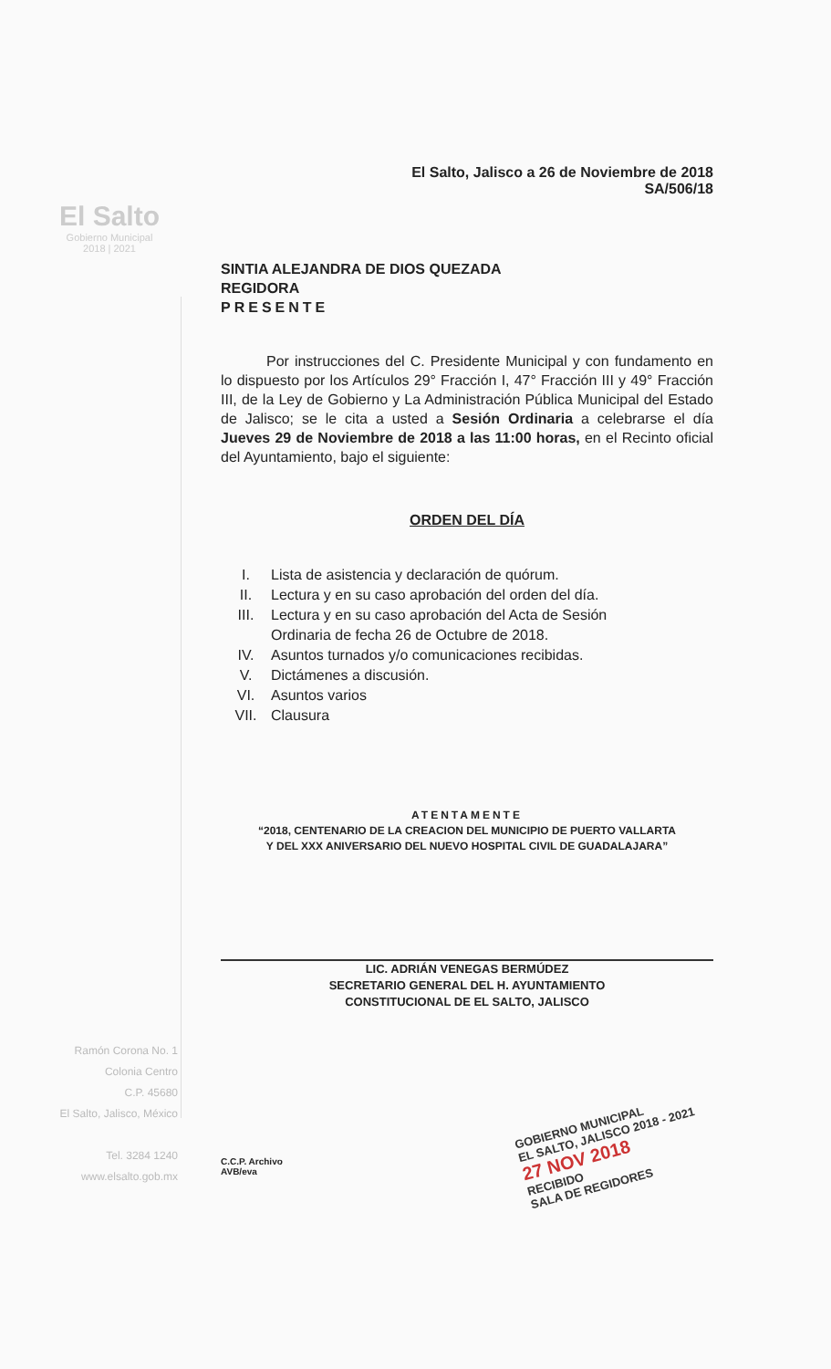El Salto
Gobierno Municipal
2018 | 2021
El Salto, Jalisco a 26 de Noviembre de 2018
SA/506/18
SINTIA ALEJANDRA DE DIOS QUEZADA
REGIDORA
PRESENTE
Por instrucciones del C. Presidente Municipal y con fundamento en lo dispuesto por los Artículos 29° Fracción I, 47° Fracción III y 49° Fracción III, de la Ley de Gobierno y La Administración Pública Municipal del Estado de Jalisco; se le cita a usted a Sesión Ordinaria a celebrarse el día Jueves 29 de Noviembre de 2018 a las 11:00 horas, en el Recinto oficial del Ayuntamiento, bajo el siguiente:
ORDEN DEL DÍA
I. Lista de asistencia y declaración de quórum.
II. Lectura y en su caso aprobación del orden del día.
III. Lectura y en su caso aprobación del Acta de Sesión
Ordinaria de fecha 26 de Octubre de 2018.
IV. Asuntos turnados y/o comunicaciones recibidas.
V. Dictámenes a discusión.
VI. Asuntos varios
VII. Clausura
ATENTAMENTE
“2018, CENTENARIO DE LA CREACION DEL MUNICIPIO DE PUERTO VALLARTA
Y DEL XXX ANIVERSARIO DEL NUEVO HOSPITAL CIVIL DE GUADALAJARA”
LIC. ADRIÁN VENEGAS BERMÚDEZ
SECRETARIO GENERAL DEL H. AYUNTAMIENTO
CONSTITUCIONAL DE EL SALTO, JALISCO
C.C.P. Archivo
AVB/eva
Ramón Corona No. 1
Colonia Centro
C.P. 45680
El Salto, Jalisco, México
Tel. 3284 1240
www.elsalto.gob.mx
GOBIERNO MUNICIPAL
EL SALTO, JALISCO 2018 - 2021
27 NOV 2018
RECIBIDO
SALA DE REGIDORES